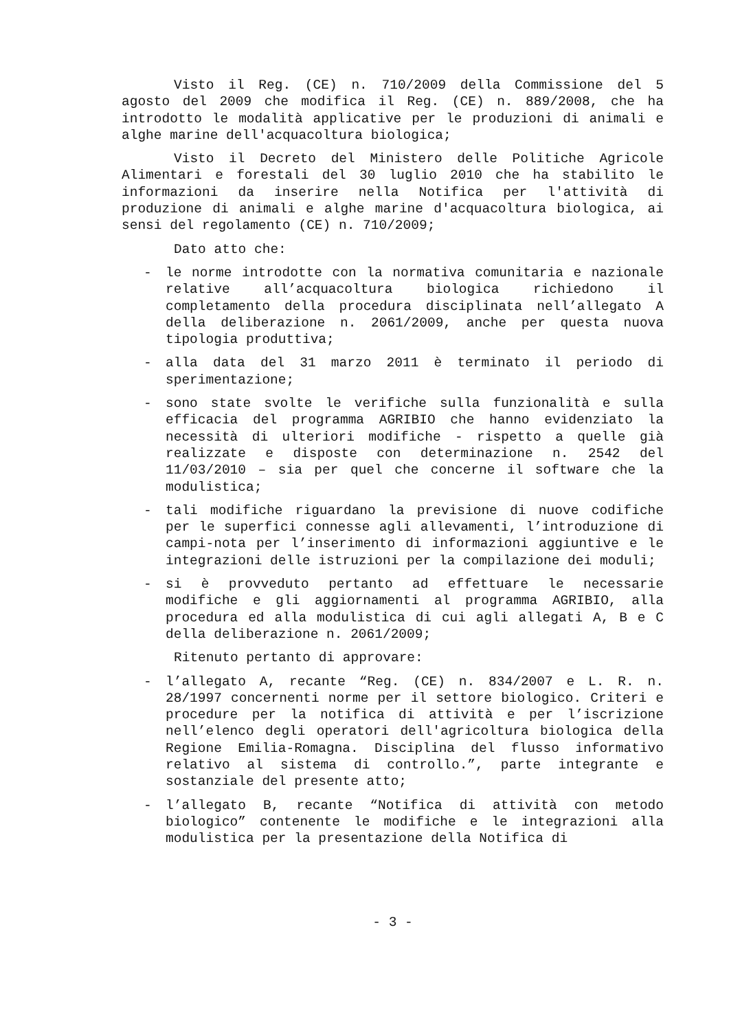Visto il Reg. (CE) n. 710/2009 della Commissione del 5 agosto del 2009 che modifica il Reg. (CE) n. 889/2008, che ha introdotto le modalità applicative per le produzioni di animali e alghe marine dell'acquacoltura biologica;
Visto il Decreto del Ministero delle Politiche Agricole Alimentari e forestali del 30 luglio 2010 che ha stabilito le informazioni da inserire nella Notifica per l'attività di produzione di animali e alghe marine d'acquacoltura biologica, ai sensi del regolamento (CE) n. 710/2009;
Dato atto che:
- le norme introdotte con la normativa comunitaria e nazionale relative all’acquacoltura biologica richiedono il completamento della procedura disciplinata nell’allegato A della deliberazione n. 2061/2009, anche per questa nuova tipologia produttiva;
- alla data del 31 marzo 2011 è terminato il periodo di sperimentazione;
- sono state svolte le verifiche sulla funzionalità e sulla efficacia del programma AGRIBIO che hanno evidenziato la necessità di ulteriori modifiche - rispetto a quelle già realizzate e disposte con determinazione n. 2542 del 11/03/2010 – sia per quel che concerne il software che la modulistica;
- tali modifiche riguardano la previsione di nuove codifiche per le superfici connesse agli allevamenti, l’introduzione di campi-nota per l’inserimento di informazioni aggiuntive e le integrazioni delle istruzioni per la compilazione dei moduli;
- si è provveduto pertanto ad effettuare le necessarie modifiche e gli aggiornamenti al programma AGRIBIO, alla procedura ed alla modulistica di cui agli allegati A, B e C della deliberazione n. 2061/2009;
Ritenuto pertanto di approvare:
- l’allegato A, recante “Reg. (CE) n. 834/2007 e L. R. n. 28/1997 concernenti norme per il settore biologico. Criteri e procedure per la notifica di attività e per l’iscrizione nell’elenco degli operatori dell'agricoltura biologica della Regione Emilia-Romagna. Disciplina del flusso informativo relativo al sistema di controllo.”, parte integrante e sostanziale del presente atto;
- l’allegato B, recante “Notifica di attività con metodo biologico” contenente le modifiche e le integrazioni alla modulistica per la presentazione della Notifica di
- 3 -